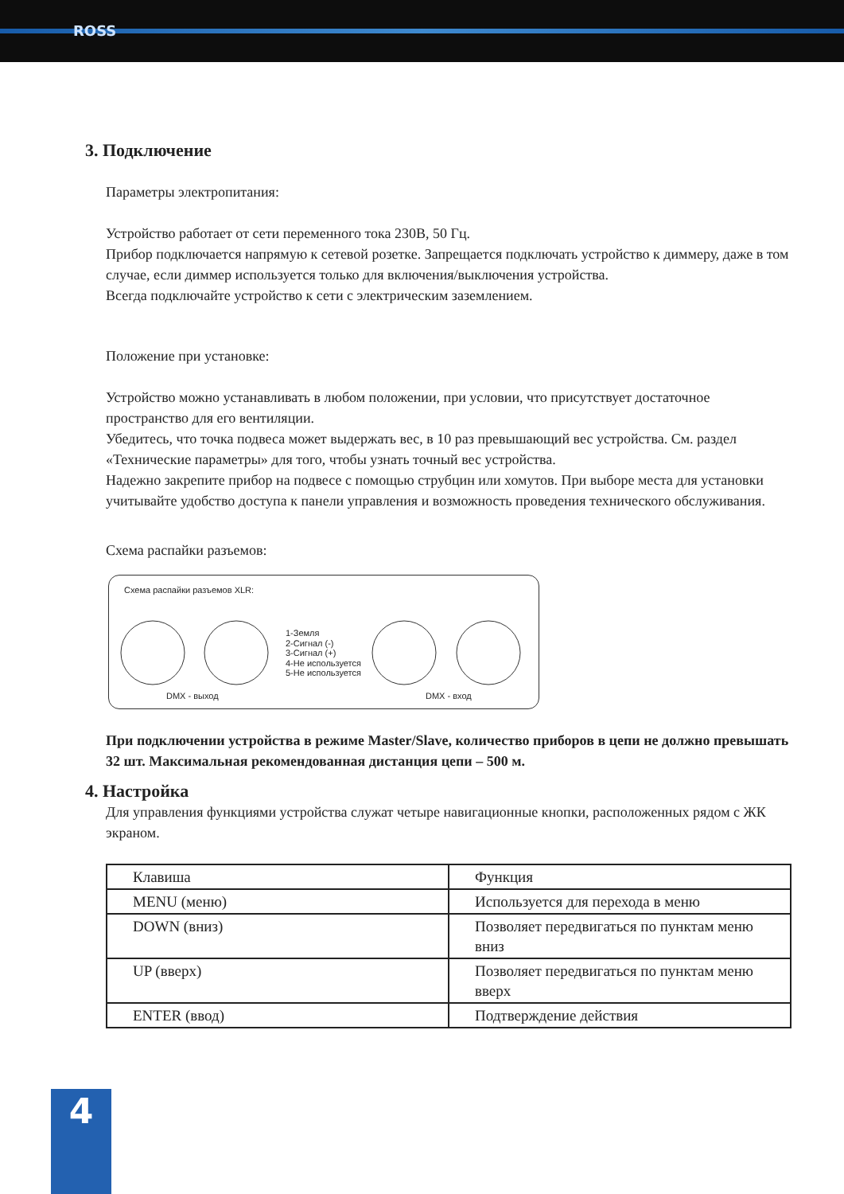ROSS
3. Подключение
Параметры электропитания:
Устройство работает от сети переменного тока 230В, 50 Гц.
Прибор подключается напрямую к сетевой розетке. Запрещается подключать устройство к диммеру, даже в том случае, если диммер используется только для включения/выключения устройства.
Всегда подключайте устройство к сети с электрическим заземлением.
Положение при установке:
Устройство можно устанавливать в любом положении, при условии, что присутствует достаточное пространство для его вентиляции.
Убедитесь, что точка подвеса может выдержать вес, в 10 раз превышающий вес устройства. См. раздел «Технические параметры» для того, чтобы узнать точный вес устройства.
Надежно закрепите прибор на подвесе с помощью струбцин или хомутов. При выборе места для установки учитывайте удобство доступа к панели управления и возможность проведения технического обслуживания.
Схема распайки разъемов:
Схема распайки разъемов XLR:
1-Земля
2-Сигнал (-)
3-Сигнал (+)
4-Не используется
5-Не используется
DMX - выход DMX - вход
При подключении устройства в режиме Master/Slave, количество приборов в цепи не должно превышать 32 шт. Максимальная рекомендованная дистанция цепи – 500 м.
4. Настройка
Для управления функциями устройства служат четыре навигационные кнопки, расположенных рядом с ЖК экраном.
| Клавиша | Функция |
| MENU (меню) | Используется для перехода в меню |
| DOWN (вниз) | Позволяет передвигаться по пунктам меню вниз |
| UP (вверх) | Позволяет передвигаться по пунктам меню вверх |
| ENTER (ввод) | Подтверждение действия |
4